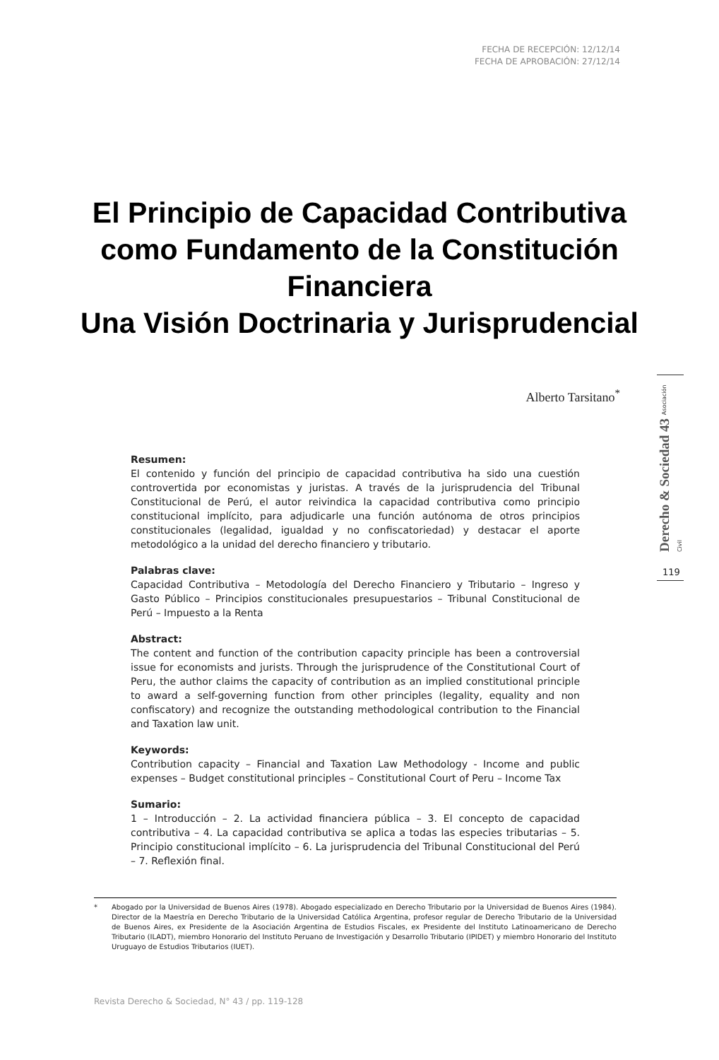FECHA DE RECEPCIÓN: 12/12/14
FECHA DE APROBACIÓN: 27/12/14
El Principio de Capacidad Contributiva como Fundamento de la Constitución Financiera
Una Visión Doctrinaria y Jurisprudencial
Alberto Tarsitano<sup>*</sup>
Derecho & Sociedad 43 Asociación Civil
119
Resumen:
El contenido y función del principio de capacidad contributiva ha sido una cuestión controvertida por economistas y juristas. A través de la jurisprudencia del Tribunal Constitucional de Perú, el autor reivindica la capacidad contributiva como principio constitucional implícito, para adjudicarle una función autónoma de otros principios constitucionales (legalidad, igualdad y no confiscatoriedad) y destacar el aporte metodológico a la unidad del derecho financiero y tributario.
Palabras clave:
Capacidad Contributiva – Metodología del Derecho Financiero y Tributario – Ingreso y Gasto Público – Principios constitucionales presupuestarios – Tribunal Constitucional de Perú – Impuesto a la Renta
Abstract:
The content and function of the contribution capacity principle has been a controversial issue for economists and jurists. Through the jurisprudence of the Constitutional Court of Peru, the author claims the capacity of contribution as an implied constitutional principle to award a self-governing function from other principles (legality, equality and non confiscatory) and recognize the outstanding methodological contribution to the Financial and Taxation law unit.
Keywords:
Contribution capacity – Financial and Taxation Law Methodology - Income and public expenses – Budget constitutional principles – Constitutional Court of Peru – Income Tax
Sumario:
1 – Introducción – 2. La actividad financiera pública – 3. El concepto de capacidad contributiva – 4. La capacidad contributiva se aplica a todas las especies tributarias – 5. Principio constitucional implícito – 6. La jurisprudencia del Tribunal Constitucional del Perú – 7. Reflexión final.
* Abogado por la Universidad de Buenos Aires (1978). Abogado especializado en Derecho Tributario por la Universidad de Buenos Aires (1984). Director de la Maestría en Derecho Tributario de la Universidad Católica Argentina, profesor regular de Derecho Tributario de la Universidad de Buenos Aires, ex Presidente de la Asociación Argentina de Estudios Fiscales, ex Presidente del Instituto Latinoamericano de Derecho Tributario (ILADT), miembro Honorario del Instituto Peruano de Investigación y Desarrollo Tributario (IPIDET) y miembro Honorario del Instituto Uruguayo de Estudios Tributarios (IUET).
Revista Derecho & Sociedad, N° 43 / pp. 119-128